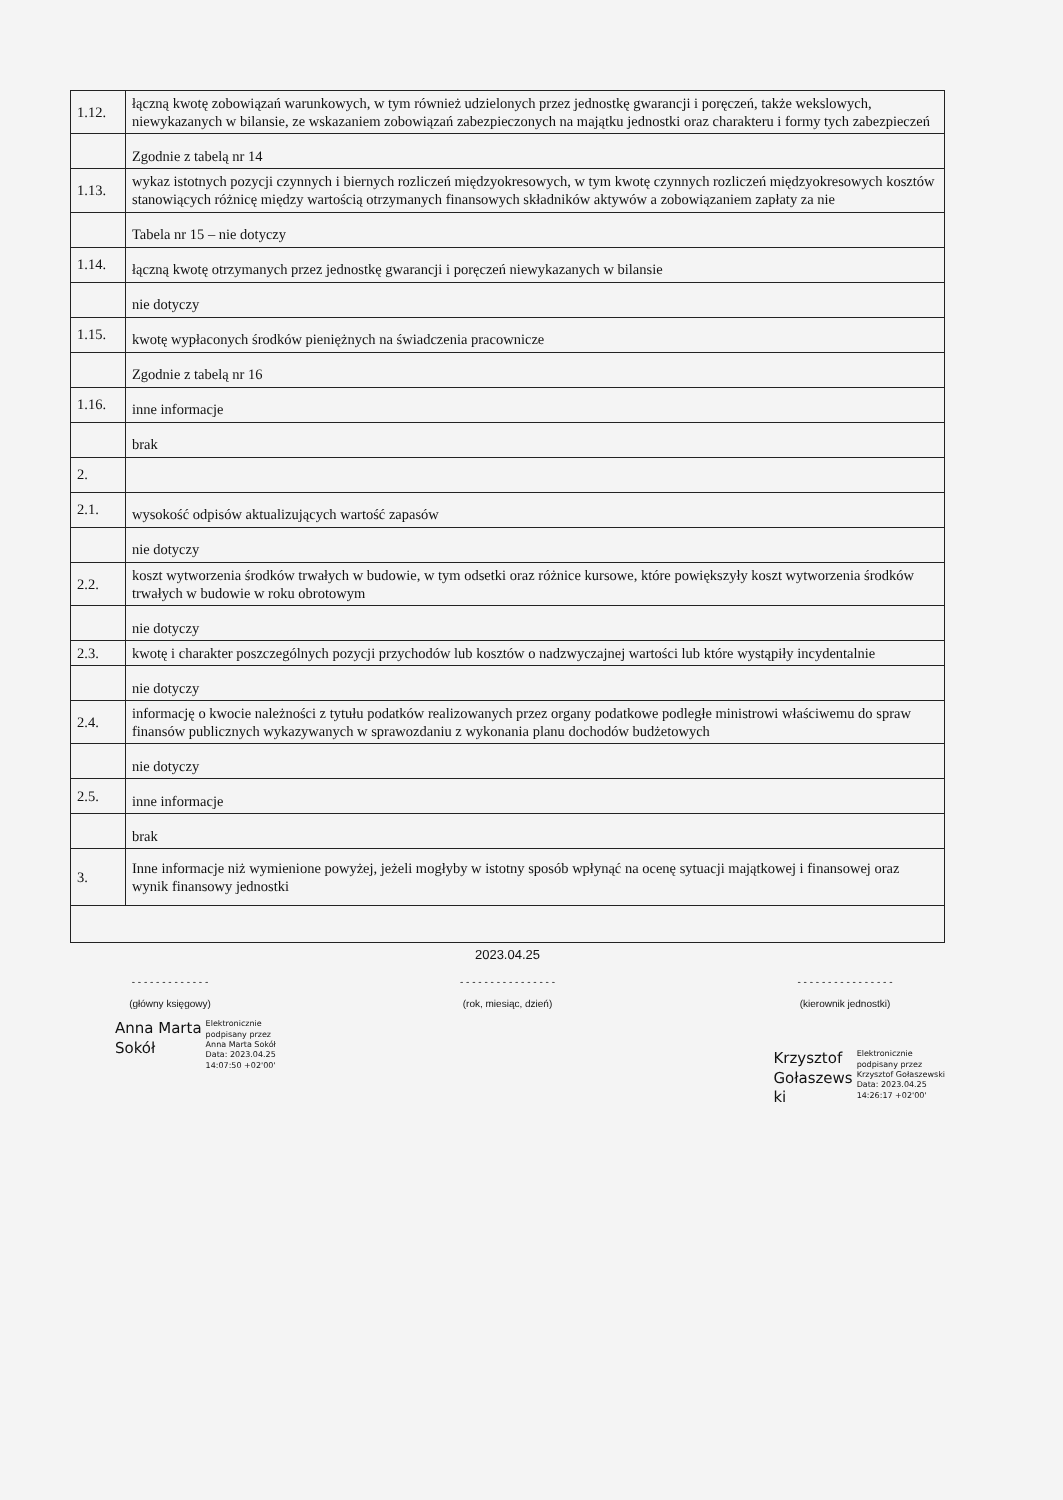| 1.12. | łączną kwotę zobowiązań warunkowych, w tym również udzielonych przez jednostkę gwarancji i poręczeń, także wekslowych, niewykazanych w bilansie, ze wskazaniem zobowiązań zabezpieczonych na majątku jednostki oraz charakteru i formy tych zabezpieczeń |
| | Zgodnie z tabelą nr 14 |
| 1.13. | wykaz istotnych pozycji czynnych i biernych rozliczeń międzyokresowych, w tym kwotę czynnych rozliczeń międzyokresowych kosztów stanowiących różnicę między wartością otrzymanych finansowych składników aktywów a zobowiązaniem zapłaty za nie |
| | Tabela nr 15 – nie dotyczy |
| 1.14. | łączną kwotę otrzymanych przez jednostkę gwarancji i poręczeń niewykazanych w bilansie |
| | nie dotyczy |
| 1.15. | kwotę wypłaconych środków pieniężnych na świadczenia pracownicze |
| | Zgodnie z tabelą nr 16 |
| 1.16. | inne informacje |
| | brak |
| 2. | |
| 2.1. | wysokość odpisów aktualizujących wartość zapasów |
| | nie dotyczy |
| 2.2. | koszt wytworzenia środków trwałych w budowie, w tym odsetki oraz różnice kursowe, które powiększyły koszt wytworzenia środków trwałych w budowie w roku obrotowym |
| | nie dotyczy |
| 2.3. | kwotę i charakter poszczególnych pozycji przychodów lub kosztów o nadzwyczajnej wartości lub które wystąpiły incydentalnie |
| | nie dotyczy |
| 2.4. | informację o kwocie należności z tytułu podatków realizowanych przez organy podatkowe podległe ministrowi właściwemu do spraw finansów publicznych wykazywanych w sprawozdaniu z wykonania planu dochodów budżetowych |
| | nie dotyczy |
| 2.5. | inne informacje |
| | brak |
| 3. | Inne informacje niż wymienione powyżej, jeżeli mogłyby w istotny sposób wpłynąć na ocenę sytuacji majątkowej i finansowej oraz wynik finansowy jednostki |
2023.04.25
- - - - - - - - - - - - -
(główny księgowy)
- - - - - - - - - - - - - - - -
(rok, miesiąc, dzień)
- - - - - - - - - - - - - - - -
(kierownik jednostki)
Anna Marta
Sokół
Elektronicznie
podpisany przez
Anna Marta Sokół
Data: 2023.04.25
14:07:50 +02'00'
Krzysztof
Gołaszews
ki
Elektronicznie
podpisany przez
Krzysztof Gołaszewski
Data: 2023.04.25
14:26:17 +02'00'